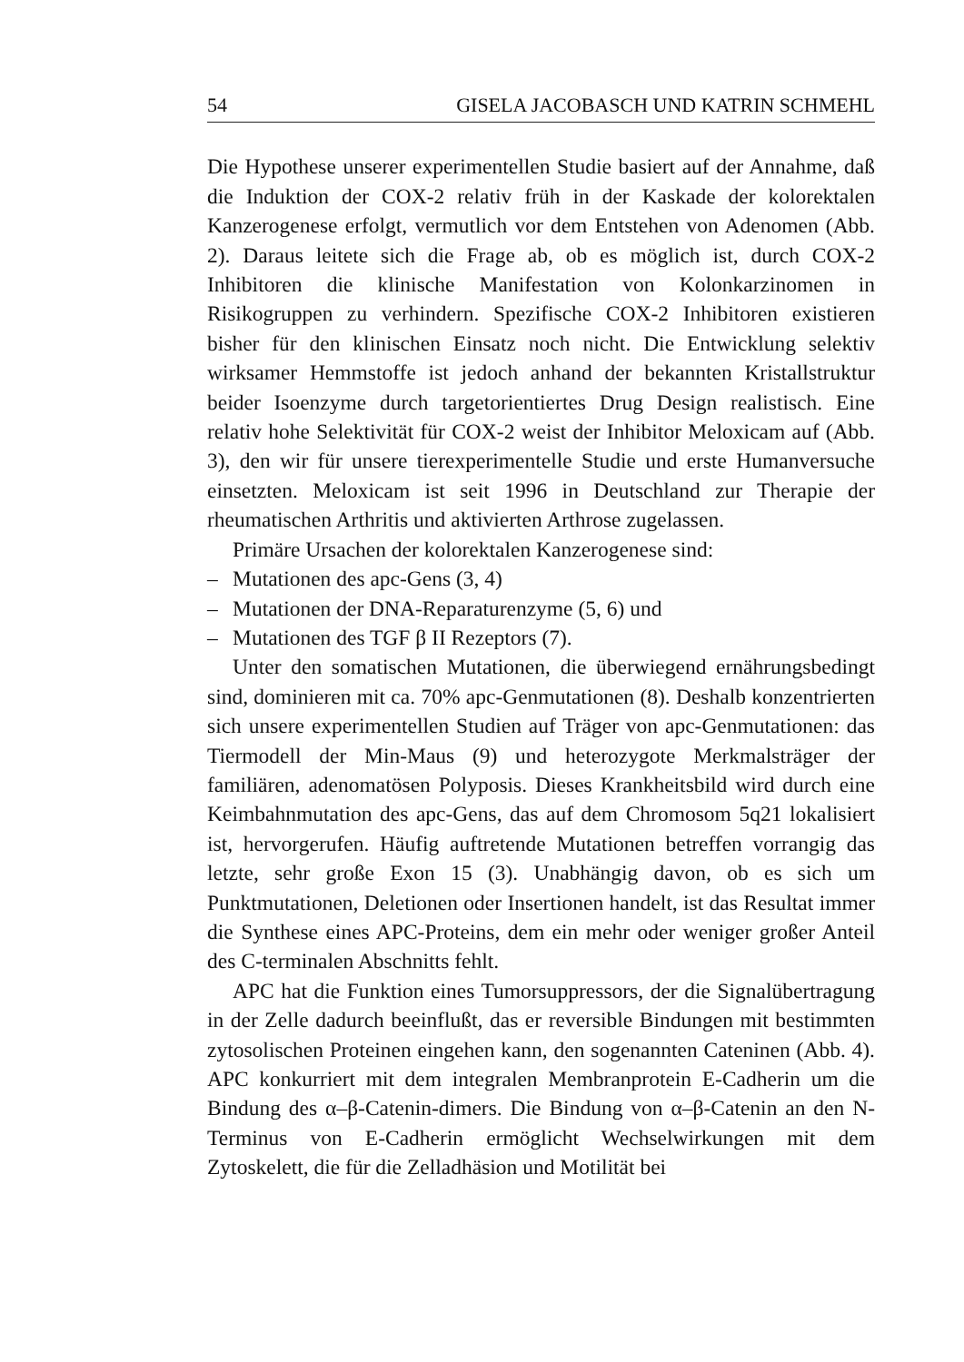54 GISELA JACOBASCH UND KATRIN SCHMEHL
Die Hypothese unserer experimentellen Studie basiert auf der Annahme, daß die Induktion der COX-2 relativ früh in der Kaskade der kolorektalen Kanzerogenese erfolgt, vermutlich vor dem Entstehen von Adenomen (Abb. 2). Daraus leitete sich die Frage ab, ob es möglich ist, durch COX-2 Inhibitoren die klinische Manifestation von Kolonkarzinomen in Risikogruppen zu verhindern. Spezifische COX-2 Inhibitoren existieren bisher für den klinischen Einsatz noch nicht. Die Entwicklung selektiv wirksamer Hemmstoffe ist jedoch anhand der bekannten Kristallstruktur beider Isoenzyme durch targetorientiertes Drug Design realistisch. Eine relativ hohe Selektivität für COX-2 weist der Inhibitor Meloxicam auf (Abb. 3), den wir für unsere tierexperimentelle Studie und erste Humanversuche einsetzten. Meloxicam ist seit 1996 in Deutschland zur Therapie der rheumatischen Arthritis und aktivierten Arthrose zugelassen.
Primäre Ursachen der kolorektalen Kanzerogenese sind:
– Mutationen des apc-Gens (3, 4)
– Mutationen der DNA-Reparaturenzyme (5, 6) und
– Mutationen des TGF β II Rezeptors (7).
Unter den somatischen Mutationen, die überwiegend ernährungsbedingt sind, dominieren mit ca. 70% apc-Genmutationen (8). Deshalb konzentrierten sich unsere experimentellen Studien auf Träger von apc-Genmutationen: das Tiermodell der Min-Maus (9) und heterozygote Merkmalsträger der familiären, adenomatösen Polyposis. Dieses Krankheitsbild wird durch eine Keimbahnmutation des apc-Gens, das auf dem Chromosom 5q21 lokalisiert ist, hervorgerufen. Häufig auftretende Mutationen betreffen vorrangig das letzte, sehr große Exon 15 (3). Unabhängig davon, ob es sich um Punktmutationen, Deletionen oder Insertionen handelt, ist das Resultat immer die Synthese eines APC-Proteins, dem ein mehr oder weniger großer Anteil des C-terminalen Abschnitts fehlt.
APC hat die Funktion eines Tumorsuppressors, der die Signalübertragung in der Zelle dadurch beeinflußt, das er reversible Bindungen mit bestimmten zytosolischen Proteinen eingehen kann, den sogenannten Cateninen (Abb. 4). APC konkurriert mit dem integralen Membranprotein E-Cadherin um die Bindung des α–β-Catenin-dimers. Die Bindung von α–β-Catenin an den N-Terminus von E-Cadherin ermöglicht Wechselwirkungen mit dem Zytoskelett, die für die Zelladhäsion und Motilität bei